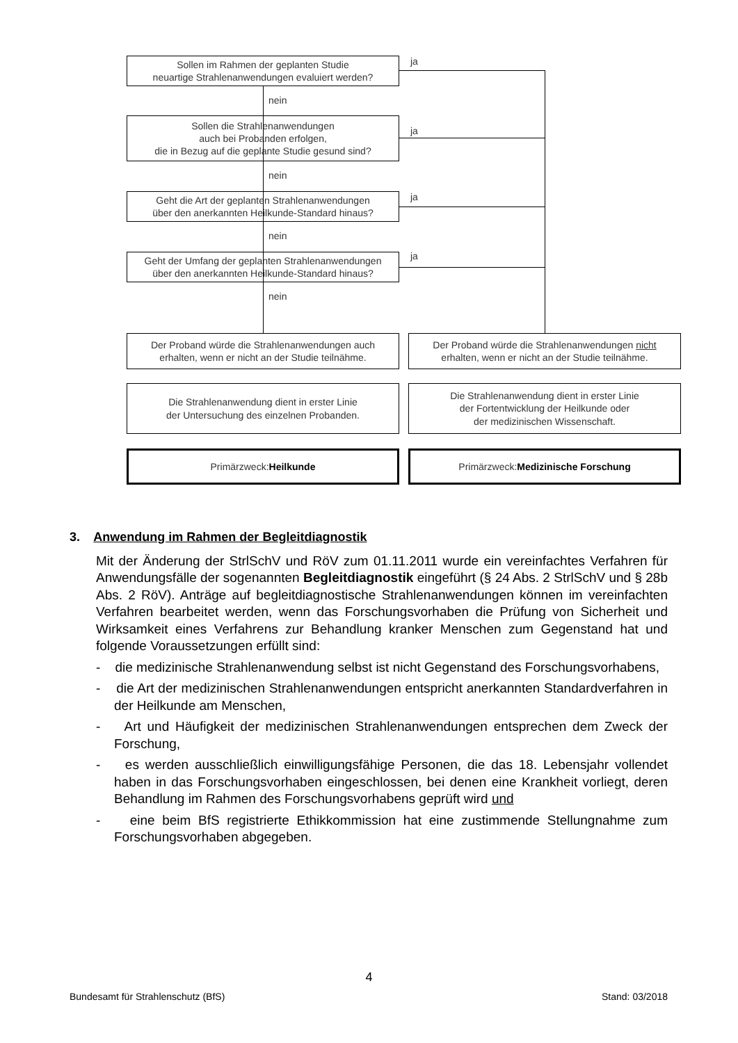Sollen im Rahmen der geplanten Studie
neuartige Strahlenanwendungen evaluiert werden?
ja
nein
Sollen die Strahlenanwendungen
auch bei Probanden erfolgen,
die in Bezug auf die geplante Studie gesund sind?
ja
nein
Geht die Art der geplanten Strahlenanwendungen
über den anerkannten Heilkunde-Standard hinaus?
ja
nein
Geht der Umfang der geplanten Strahlenanwendungen
über den anerkannten Heilkunde-Standard hinaus?
ja
nein
Der Proband würde die Strahlenanwendungen auch
erhalten, wenn er nicht an der Studie teilnähme.
Der Proband würde die Strahlenanwendungen nicht
erhalten, wenn er nicht an der Studie teilnähme.
Die Strahlenanwendung dient in erster Linie
der Untersuchung des einzelnen Probanden.
Die Strahlenanwendung dient in erster Linie
der Fortentwicklung der Heilkunde oder
der medizinischen Wissenschaft.
Primärzweck:
Heilkunde
Primärzweck:
Medizinische Forschung
3. Anwendung im Rahmen der Begleitdiagnostik
Mit der Änderung der StrlSchV und RöV zum 01.11.2011 wurde ein vereinfachtes Verfahren für Anwendungsfälle der sogenannten Begleitdiagnostik eingeführt (§ 24 Abs. 2 StrlSchV und § 28b Abs. 2 RöV). Anträge auf begleitdiagnostische Strahlenanwendungen können im vereinfachten Verfahren bearbeitet werden, wenn das Forschungsvorhaben die Prüfung von Sicherheit und Wirksamkeit eines Verfahrens zur Behandlung kranker Menschen zum Gegenstand hat und folgende Voraussetzungen erfüllt sind:
- die medizinische Strahlenanwendung selbst ist nicht Gegenstand des Forschungsvorhabens,
- die Art der medizinischen Strahlenanwendungen entspricht anerkannten Standardverfahren in der Heilkunde am Menschen,
- Art und Häufigkeit der medizinischen Strahlenanwendungen entsprechen dem Zweck der Forschung,
- es werden ausschließlich einwilligungsfähige Personen, die das 18. Lebensjahr vollendet haben in das Forschungsvorhaben eingeschlossen, bei denen eine Krankheit vorliegt, deren Behandlung im Rahmen des Forschungsvorhabens geprüft wird und
- eine beim BfS registrierte Ethikkommission hat eine zustimmende Stellungnahme zum Forschungsvorhaben abgegeben.
4
Bundesamt für Strahlenschutz (BfS) Stand: 03/2018